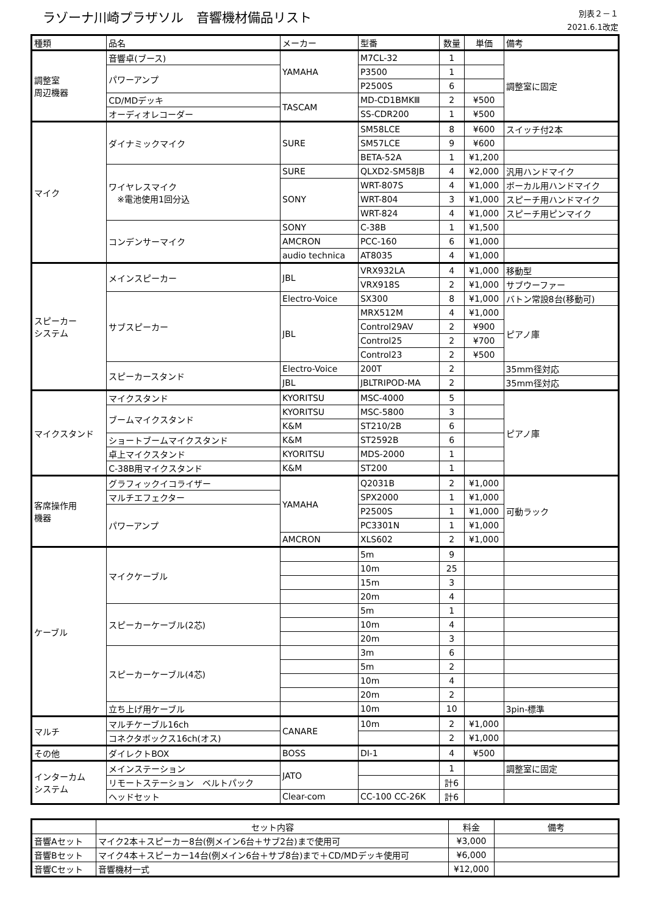ラゾーナ川崎プラザソル　音響機材備品リスト
別表２－１
2021.6.1改定
| 種類 | 品名 | メーカー | 型番 | 数量 | 単価 | 備考 |
| --- | --- | --- | --- | --- | --- | --- |
| 調整室 周辺機器 | 音響卓(ブース) | YAMAHA | M7CL-32 | 1 | | 調整室に固定 |
| | パワーアンプ | | P3500 | 1 | | |
| | | | P2500S | 6 | | |
| | CD/MDデッキ | TASCAM | MD-CD1BMKⅢ | 2 | ¥500 | |
| | オーディオレコーダー | | SS-CDR200 | 1 | ¥500 | |
| マイク | ダイナミックマイク | SURE | SM58LCE | 8 | ¥600 | スイッチ付2本 |
| | | | SM57LCE | 9 | ¥600 | |
| | | | BETA-52A | 1 | ¥1,200 | |
| | ワイヤレスマイク ※電池使用1回分込 | SURE | QLXD2-SM58JB | 4 | ¥2,000 | 汎用ハンドマイク |
| | | SONY | WRT-807S | 4 | ¥1,000 | ボーカル用ハンドマイク |
| | | | WRT-804 | 3 | ¥1,000 | スピーチ用ハンドマイク |
| | | | WRT-824 | 4 | ¥1,000 | スピーチ用ピンマイク |
| | コンデンサーマイク | SONY | C-38B | 1 | ¥1,500 | |
| | | AMCRON | PCC-160 | 6 | ¥1,000 | |
| | | audio technica | AT8035 | 4 | ¥1,000 | |
| スピーカー システム | メインスピーカー | JBL | VRX932LA | 4 | ¥1,000 | 移動型 |
| | | | VRX918S | 2 | ¥1,000 | サブウーファー |
| | サブスピーカー | Electro-Voice | SX300 | 8 | ¥1,000 | バトン常設8台(移動可) |
| | | JBL | MRX512M | 4 | ¥1,000 | ピアノ庫 |
| | | | Control29AV | 2 | ¥900 | |
| | | | Control25 | 2 | ¥700 | |
| | | | Control23 | 2 | ¥500 | |
| | スピーカースタンド | Electro-Voice | 200T | 2 | | 35mm径対応 |
| | | JBL | JBLTRIPOD-MA | 2 | | 35mm径対応 |
| マイクスタンド | マイクスタンド | KYORITSU | MSC-4000 | 5 | | ピアノ庫 |
| | ブームマイクスタンド | KYORITSU | MSC-5800 | 3 | | |
| | | K&M | ST210/2B | 6 | | |
| | ショートブームマイクスタンド | K&M | ST2592B | 6 | | |
| | 卓上マイクスタンド | KYORITSU | MDS-2000 | 1 | | |
| | C-38B用マイクスタンド | K&M | ST200 | 1 | | |
| 客席操作用 機器 | グラフィックイコライザー | YAMAHA | Q2031B | 2 | ¥1,000 | 可動ラック |
| | マルチエフェクター | | SPX2000 | 1 | ¥1,000 | |
| | パワーアンプ | | P2500S | 1 | ¥1,000 | |
| | | | PC3301N | 1 | ¥1,000 | |
| | | AMCRON | XLS602 | 2 | ¥1,000 | |
| ケーブル | マイクケーブル | | 5m | 9 | | |
| | | | 10m | 25 | | |
| | | | 15m | 3 | | |
| | | | 20m | 4 | | |
| | スピーカーケーブル(2芯) | | 5m | 1 | | |
| | | | 10m | 4 | | |
| | | | 20m | 3 | | |
| | スピーカーケーブル(4芯) | | 3m | 6 | | |
| | | | 5m | 2 | | |
| | | | 10m | 4 | | |
| | | | 20m | 2 | | |
| | 立ち上げ用ケーブル | | 10m | 10 | | 3pin-標準 |
| マルチ | マルチケーブル16ch | CANARE | 10m | 2 | ¥1,000 | |
| | コネクタボックス16ch(オス) | | | 2 | ¥1,000 | |
| その他 | ダイレクトBOX | BOSS | DI-1 | 4 | ¥500 | |
| インターカム システム | メインステーション | JATO | | 1 | | 調整室に固定 |
| | リモートステーション ベルトパック | | | 計6 | | |
| | ヘッドセット | Clear-com | CC-100 CC-26K | 計6 | | |
| | セット内容 | 料金 | 備考 |
| --- | --- | --- | --- |
| 音響Aセット | マイク2本＋スピーカー8台(例メイン6台＋サブ2台)まで使用可 | ¥3,000 | |
| 音響Bセット | マイク4本＋スピーカー14台(例メイン6台＋サブ8台)まで＋CD/MDデッキ使用可 | ¥6,000 | |
| 音響Cセット | 音響機材一式 | ¥12,000 | |